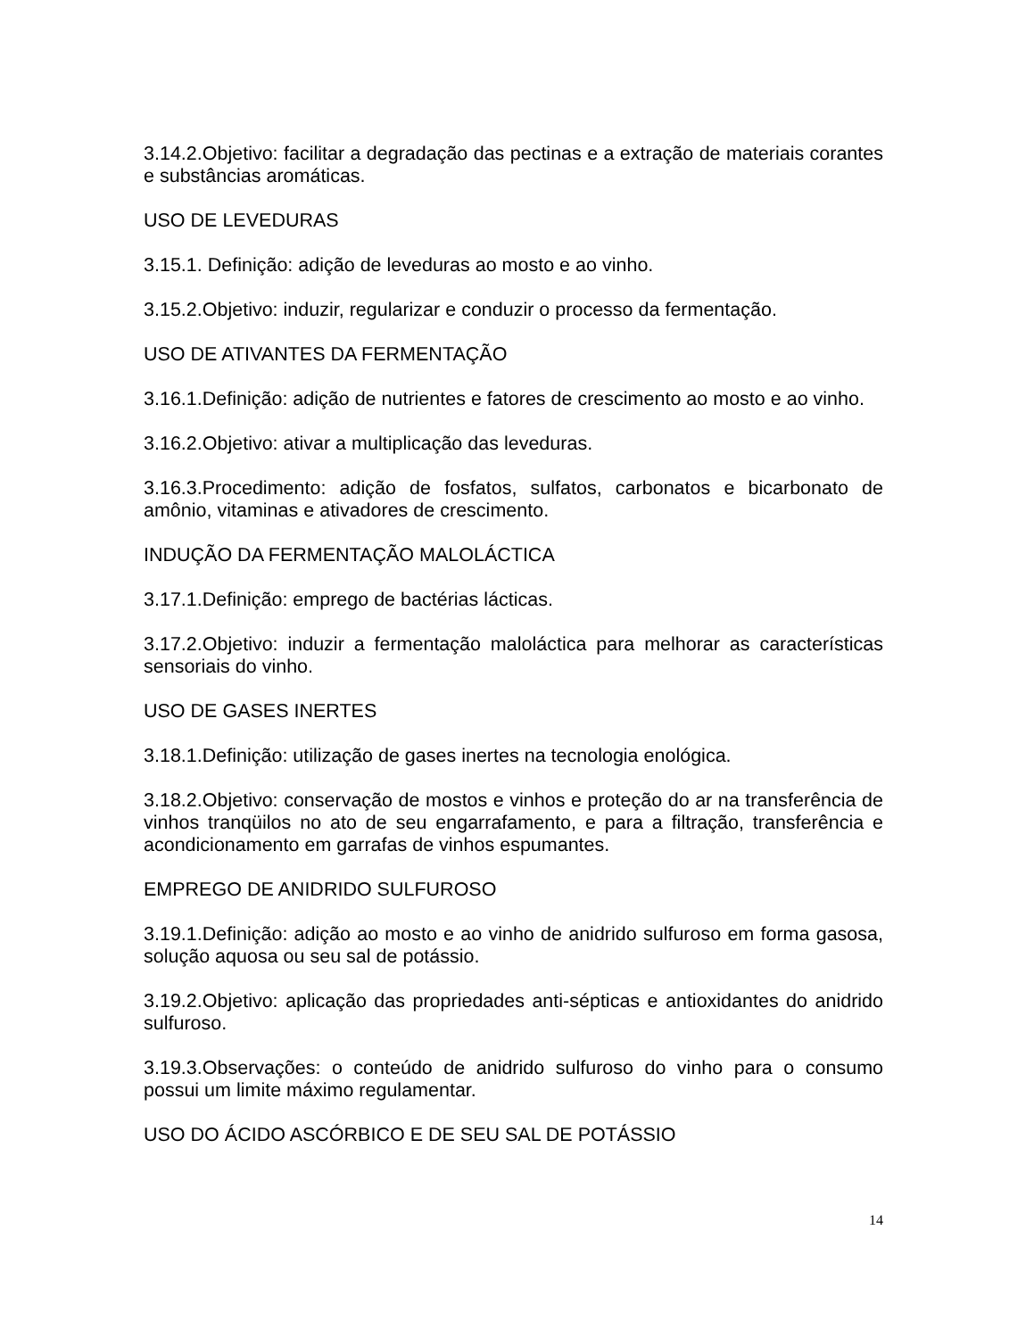3.14.2.Objetivo: facilitar a degradação das pectinas e a extração de materiais corantes e substâncias aromáticas.
USO DE LEVEDURAS
3.15.1. Definição: adição de leveduras ao mosto e ao vinho.
3.15.2.Objetivo: induzir, regularizar e conduzir o processo da fermentação.
USO DE ATIVANTES DA FERMENTAÇÃO
3.16.1.Definição: adição de nutrientes e fatores de crescimento ao mosto e ao vinho.
3.16.2.Objetivo: ativar a multiplicação das leveduras.
3.16.3.Procedimento: adição de fosfatos, sulfatos, carbonatos e bicarbonato de amônio, vitaminas e ativadores de crescimento.
INDUÇÃO DA FERMENTAÇÃO MALOLÁCTICA
3.17.1.Definição: emprego de bactérias lácticas.
3.17.2.Objetivo: induzir a fermentação maloláctica para melhorar as características sensoriais do vinho.
USO DE GASES INERTES
3.18.1.Definição: utilização de gases inertes na tecnologia enológica.
3.18.2.Objetivo: conservação de mostos e vinhos e proteção do ar na transferência de vinhos tranqüilos no ato de seu engarrafamento, e para a filtração, transferência e acondicionamento em garrafas de vinhos espumantes.
EMPREGO DE ANIDRIDO SULFUROSO
3.19.1.Definição: adição ao mosto e ao vinho de anidrido sulfuroso em forma gasosa, solução aquosa ou seu sal de potássio.
3.19.2.Objetivo: aplicação das propriedades anti-sépticas e antioxidantes do anidrido sulfuroso.
3.19.3.Observações: o conteúdo de anidrido sulfuroso do vinho para o consumo possui um limite máximo regulamentar.
USO DO ÁCIDO ASCÓRBICO E DE SEU SAL DE POTÁSSIO
14